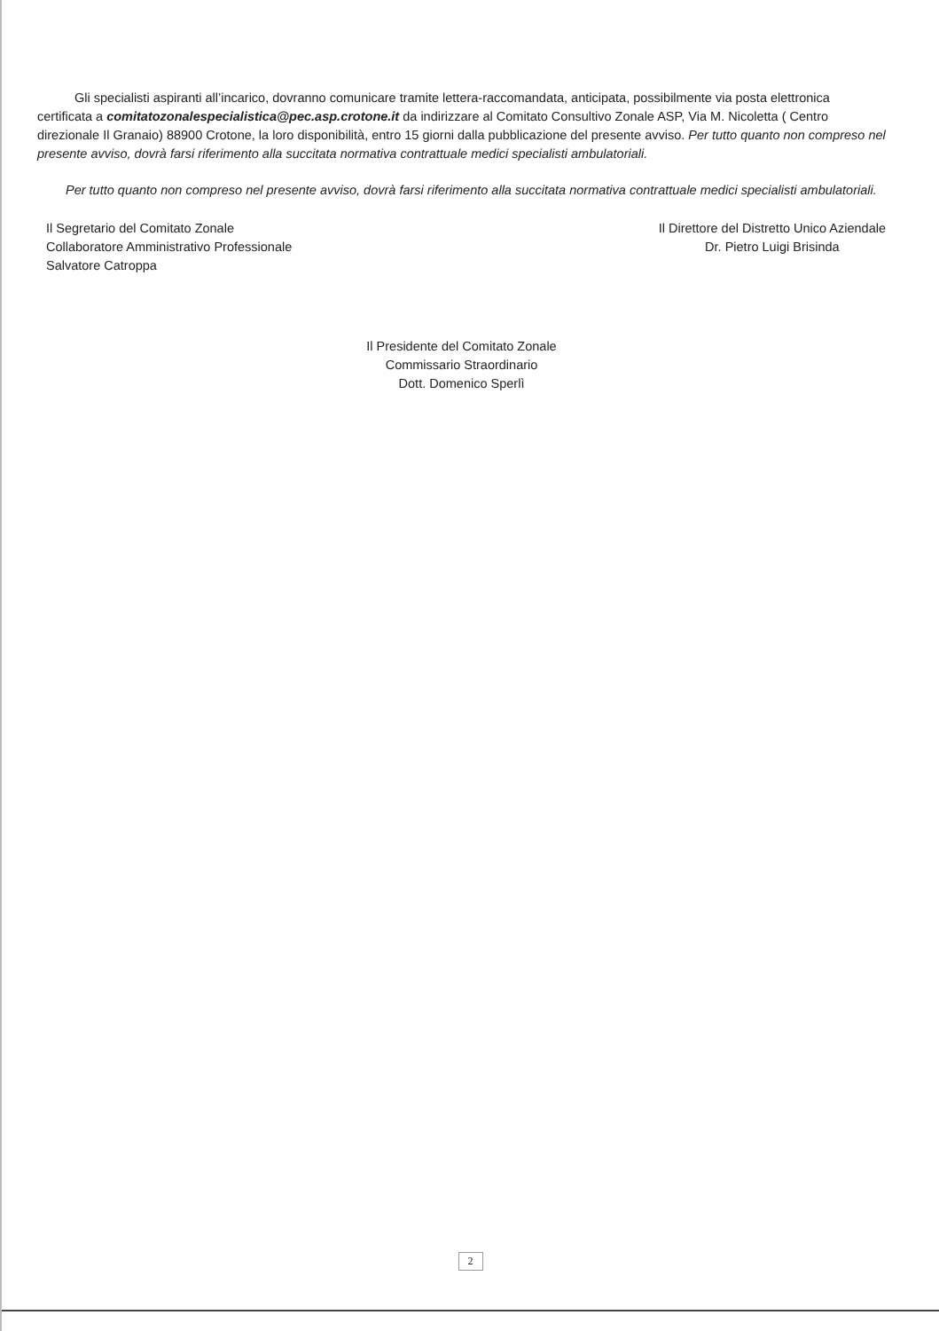Gli specialisti aspiranti all’incarico, dovranno comunicare tramite lettera-raccomandata, anticipata, possibilmente via posta elettronica certificata a comitatozonalespecialistica@pec.asp.crotone.it da indirizzare al Comitato Consultivo Zonale ASP, Via M. Nicoletta ( Centro direzionale Il Granaio) 88900 Crotone, la loro disponibilità, entro 15 giorni dalla pubblicazione del presente avviso. Per tutto quanto non compreso nel presente avviso, dovrà farsi riferimento alla succitata normativa contrattuale medici specialisti ambulatoriali.
Per tutto quanto non compreso nel presente avviso, dovrà farsi riferimento alla succitata normativa contrattuale medici specialisti ambulatoriali.
Il Segretario del Comitato Zonale
Collaboratore Amministrativo Professionale
Salvatore Catroppa
Il Direttore del Distretto Unico Aziendale
Dr. Pietro Luigi Brisinda
Il Presidente del Comitato Zonale
Commissario Straordinario
Dott. Domenico Sperlì
2